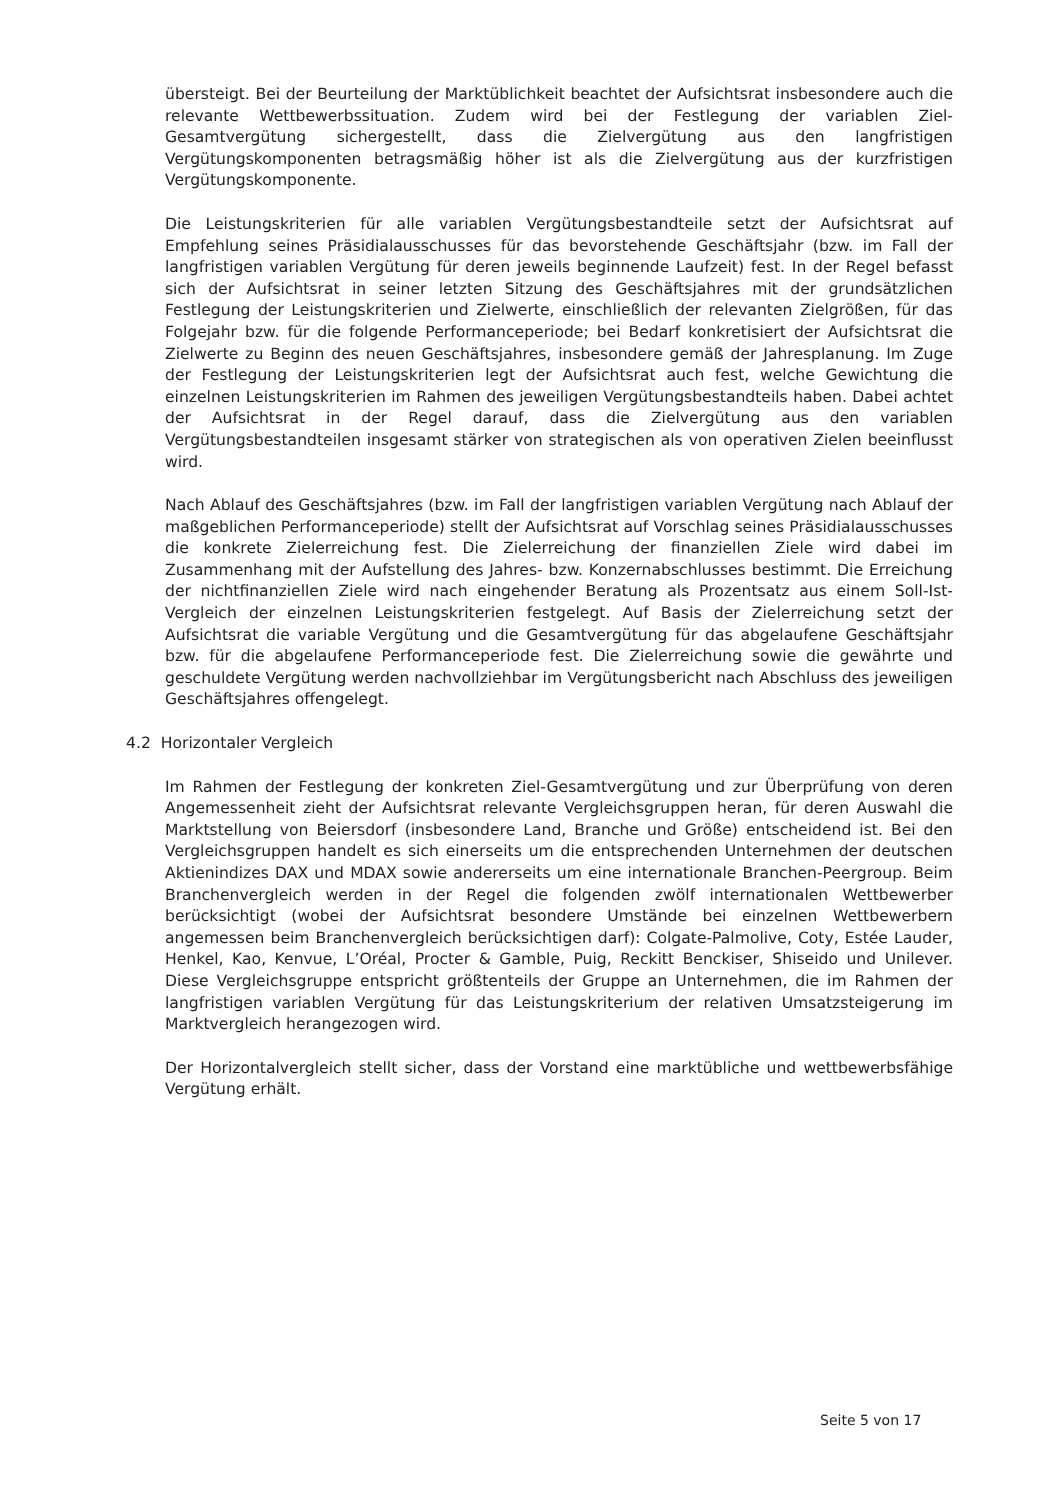übersteigt. Bei der Beurteilung der Marktüblichkeit beachtet der Aufsichtsrat insbesondere auch die relevante Wettbewerbssituation. Zudem wird bei der Festlegung der variablen Ziel-Gesamtvergütung sichergestellt, dass die Zielvergütung aus den langfristigen Vergütungskomponenten betragsmäßig höher ist als die Zielvergütung aus der kurzfristigen Vergütungskomponente.
Die Leistungskriterien für alle variablen Vergütungsbestandteile setzt der Aufsichtsrat auf Empfehlung seines Präsidialausschusses für das bevorstehende Geschäftsjahr (bzw. im Fall der langfristigen variablen Vergütung für deren jeweils beginnende Laufzeit) fest. In der Regel befasst sich der Aufsichtsrat in seiner letzten Sitzung des Geschäftsjahres mit der grundsätzlichen Festlegung der Leistungskriterien und Zielwerte, einschließlich der relevanten Zielgrößen, für das Folgejahr bzw. für die folgende Performanceperiode; bei Bedarf konkretisiert der Aufsichtsrat die Zielwerte zu Beginn des neuen Geschäftsjahres, insbesondere gemäß der Jahresplanung. Im Zuge der Festlegung der Leistungskriterien legt der Aufsichtsrat auch fest, welche Gewichtung die einzelnen Leistungskriterien im Rahmen des jeweiligen Vergütungsbestandteils haben. Dabei achtet der Aufsichtsrat in der Regel darauf, dass die Zielvergütung aus den variablen Vergütungsbestandteilen insgesamt stärker von strategischen als von operativen Zielen beeinflusst wird.
Nach Ablauf des Geschäftsjahres (bzw. im Fall der langfristigen variablen Vergütung nach Ablauf der maßgeblichen Performanceperiode) stellt der Aufsichtsrat auf Vorschlag seines Präsidialausschusses die konkrete Zielerreichung fest. Die Zielerreichung der finanziellen Ziele wird dabei im Zusammenhang mit der Aufstellung des Jahres- bzw. Konzernabschlusses bestimmt. Die Erreichung der nichtfinanziellen Ziele wird nach eingehender Beratung als Prozentsatz aus einem Soll-Ist-Vergleich der einzelnen Leistungskriterien festgelegt. Auf Basis der Zielerreichung setzt der Aufsichtsrat die variable Vergütung und die Gesamtvergütung für das abgelaufene Geschäftsjahr bzw. für die abgelaufene Performanceperiode fest. Die Zielerreichung sowie die gewährte und geschuldete Vergütung werden nachvollziehbar im Vergütungsbericht nach Abschluss des jeweiligen Geschäftsjahres offengelegt.
4.2 Horizontaler Vergleich
Im Rahmen der Festlegung der konkreten Ziel-Gesamtvergütung und zur Überprüfung von deren Angemessenheit zieht der Aufsichtsrat relevante Vergleichsgruppen heran, für deren Auswahl die Marktstellung von Beiersdorf (insbesondere Land, Branche und Größe) entscheidend ist. Bei den Vergleichsgruppen handelt es sich einerseits um die entsprechenden Unternehmen der deutschen Aktienindizes DAX und MDAX sowie andererseits um eine internationale Branchen-Peergroup. Beim Branchenvergleich werden in der Regel die folgenden zwölf internationalen Wettbewerber berücksichtigt (wobei der Aufsichtsrat besondere Umstände bei einzelnen Wettbewerbern angemessen beim Branchenvergleich berücksichtigen darf): Colgate-Palmolive, Coty, Estée Lauder, Henkel, Kao, Kenvue, L’Oréal, Procter & Gamble, Puig, Reckitt Benckiser, Shiseido und Unilever. Diese Vergleichsgruppe entspricht größtenteils der Gruppe an Unternehmen, die im Rahmen der langfristigen variablen Vergütung für das Leistungskriterium der relativen Umsatzsteigerung im Marktvergleich herangezogen wird.
Der Horizontalvergleich stellt sicher, dass der Vorstand eine marktübliche und wettbewerbsfähige Vergütung erhält.
Seite 5 von 17